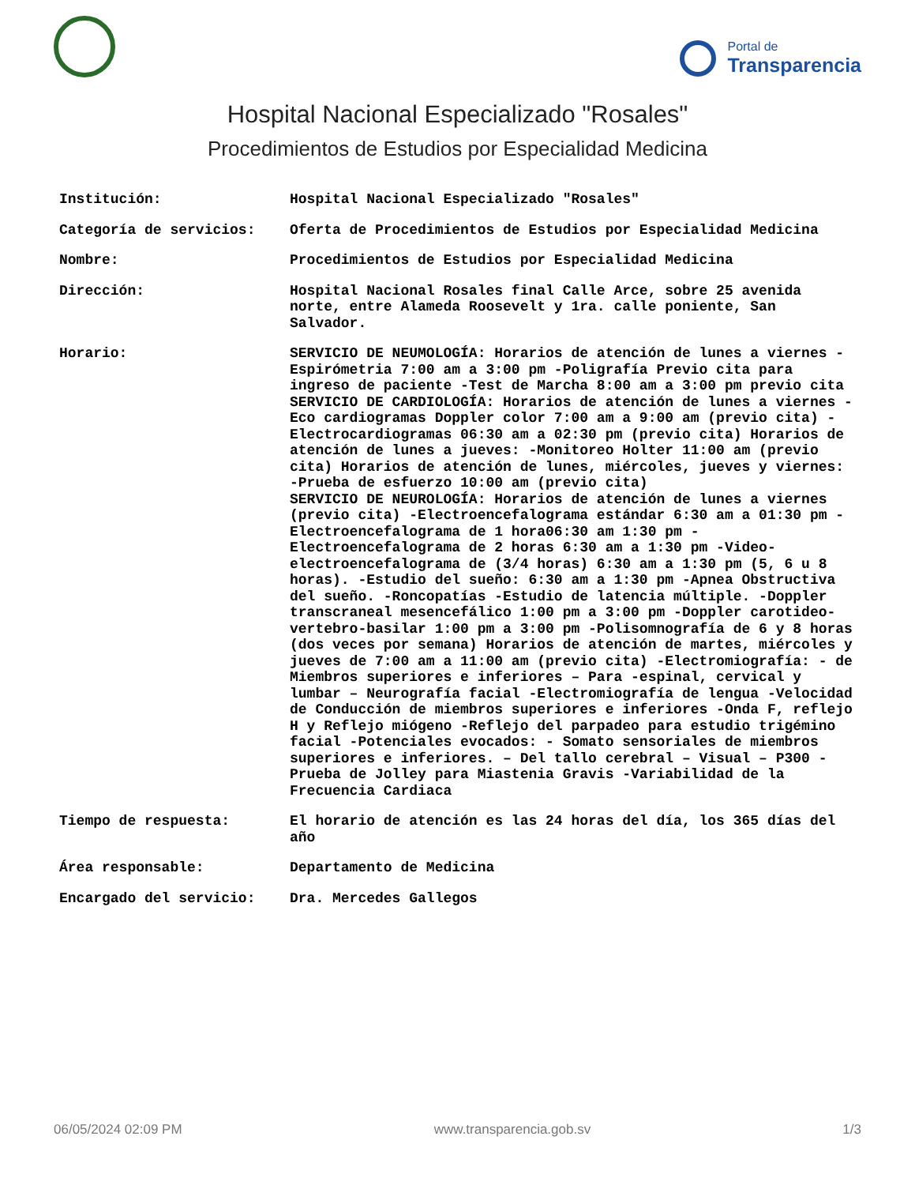Portal de
Transparencia
Hospital Nacional Especializado "Rosales"
Procedimientos de Estudios por Especialidad Medicina
| Institución: | Hospital Nacional Especializado "Rosales" |
| Categoría de servicios: | Oferta de Procedimientos de Estudios por Especialidad Medicina |
| Nombre: | Procedimientos de Estudios por Especialidad Medicina |
| Dirección: | Hospital Nacional Rosales final Calle Arce, sobre 25 avenida norte, entre Alameda Roosevelt y 1ra. calle poniente, San Salvador. |
| Horario: | SERVICIO DE NEUMOLOGÍA: Horarios de atención de lunes a viernes -Espirómetria 7:00 am a 3:00 pm -Poligrafía Previo cita para ingreso de paciente -Test de Marcha 8:00 am a 3:00 pm previo cita SERVICIO DE CARDIOLOGÍA: Horarios de atención de lunes a viernes -Eco cardiogramas Doppler color 7:00 am a 9:00 am (previo cita) -Electrocardiogramas 06:30 am a 02:30 pm (previo cita) Horarios de atención de lunes a jueves: -Monitoreo Holter 11:00 am (previo cita) Horarios de atención de lunes, miércoles, jueves y viernes: -Prueba de esfuerzo 10:00 am (previo cita) SERVICIO DE NEUROLOGÍA: Horarios de atención de lunes a viernes (previo cita) -Electroencefalograma estándar 6:30 am a 01:30 pm -Electroencefalograma de 1 hora06:30 am 1:30 pm -Electroencefalograma de 2 horas 6:30 am a 1:30 pm -Video-electroencefalograma de (3/4 horas) 6:30 am a 1:30 pm (5, 6 u 8 horas). -Estudio del sueño: 6:30 am a 1:30 pm -Apnea Obstructiva del sueño. -Roncopatías -Estudio de latencia múltiple. -Doppler transcraneal mesencefálico 1:00 pm a 3:00 pm -Doppler carotideo-vertebro-basilar 1:00 pm a 3:00 pm -Polisomnografía de 6 y 8 horas (dos veces por semana) Horarios de atención de martes, miércoles y jueves de 7:00 am a 11:00 am (previo cita) -Electromiografía: - de Miembros superiores e inferiores – Para -espinal, cervical y lumbar – Neurografía facial -Electromiografía de lengua -Velocidad de Conducción de miembros superiores e inferiores -Onda F, reflejo H y Reflejo miógeno -Reflejo del parpadeo para estudio trigémino facial -Potenciales evocados: - Somato sensoriales de miembros superiores e inferiores. – Del tallo cerebral – Visual – P300 -Prueba de Jolley para Miastenia Gravis -Variabilidad de la Frecuencia Cardiaca |
| Tiempo de respuesta: | El horario de atención es las 24 horas del día, los 365 días del año |
| Área responsable: | Departamento de Medicina |
| Encargado del servicio: | Dra. Mercedes Gallegos |
06/05/2024 02:09 PM www.transparencia.gob.sv 1/3